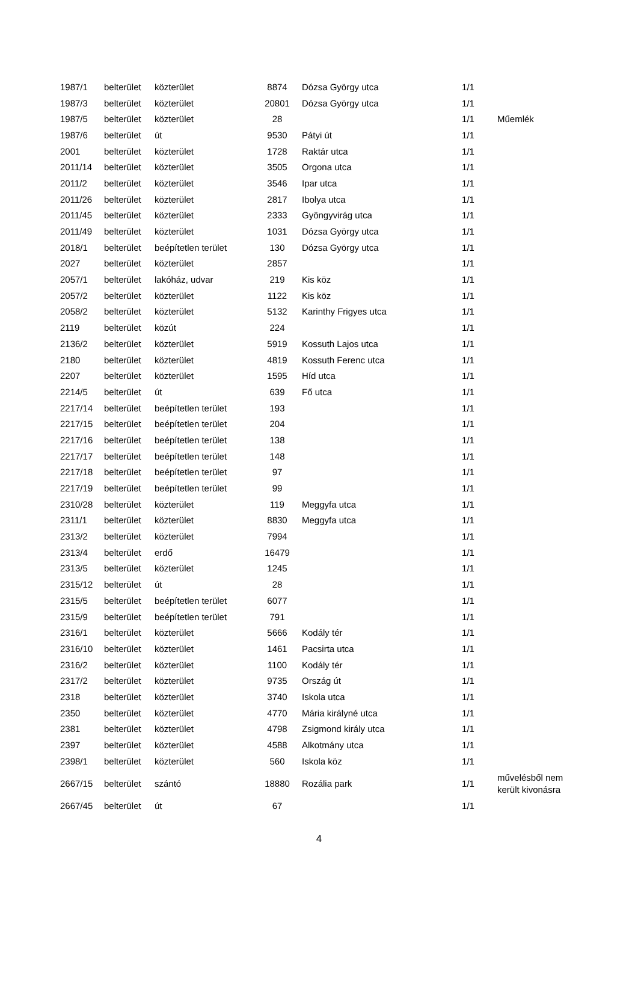| 1987/1 | belterület | közterület | 8874 | Dózsa György utca | 1/1 | |
| 1987/3 | belterület | közterület | 20801 | Dózsa György utca | 1/1 | |
| 1987/5 | belterület | közterület | 28 | | 1/1 | Műemlék |
| 1987/6 | belterület | út | 9530 | Pátyi út | 1/1 | |
| 2001 | belterület | közterület | 1728 | Raktár utca | 1/1 | |
| 2011/14 | belterület | közterület | 3505 | Orgona utca | 1/1 | |
| 2011/2 | belterület | közterület | 3546 | Ipar utca | 1/1 | |
| 2011/26 | belterület | közterület | 2817 | Ibolya utca | 1/1 | |
| 2011/45 | belterület | közterület | 2333 | Gyöngyvirág utca | 1/1 | |
| 2011/49 | belterület | közterület | 1031 | Dózsa György utca | 1/1 | |
| 2018/1 | belterület | beépítetlen terület | 130 | Dózsa György utca | 1/1 | |
| 2027 | belterület | közterület | 2857 | | 1/1 | |
| 2057/1 | belterület | lakóház, udvar | 219 | Kis köz | 1/1 | |
| 2057/2 | belterület | közterület | 1122 | Kis köz | 1/1 | |
| 2058/2 | belterület | közterület | 5132 | Karinthy Frigyes utca | 1/1 | |
| 2119 | belterület | közút | 224 | | 1/1 | |
| 2136/2 | belterület | közterület | 5919 | Kossuth Lajos utca | 1/1 | |
| 2180 | belterület | közterület | 4819 | Kossuth Ferenc utca | 1/1 | |
| 2207 | belterület | közterület | 1595 | Híd utca | 1/1 | |
| 2214/5 | belterület | út | 639 | Fő utca | 1/1 | |
| 2217/14 | belterület | beépítetlen terület | 193 | | 1/1 | |
| 2217/15 | belterület | beépítetlen terület | 204 | | 1/1 | |
| 2217/16 | belterület | beépítetlen terület | 138 | | 1/1 | |
| 2217/17 | belterület | beépítetlen terület | 148 | | 1/1 | |
| 2217/18 | belterület | beépítetlen terület | 97 | | 1/1 | |
| 2217/19 | belterület | beépítetlen terület | 99 | | 1/1 | |
| 2310/28 | belterület | közterület | 119 | Meggyfa utca | 1/1 | |
| 2311/1 | belterület | közterület | 8830 | Meggyfa utca | 1/1 | |
| 2313/2 | belterület | közterület | 7994 | | 1/1 | |
| 2313/4 | belterület | erdő | 16479 | | 1/1 | |
| 2313/5 | belterület | közterület | 1245 | | 1/1 | |
| 2315/12 | belterület | út | 28 | | 1/1 | |
| 2315/5 | belterület | beépítetlen terület | 6077 | | 1/1 | |
| 2315/9 | belterület | beépítetlen terület | 791 | | 1/1 | |
| 2316/1 | belterület | közterület | 5666 | Kodály tér | 1/1 | |
| 2316/10 | belterület | közterület | 1461 | Pacsirta utca | 1/1 | |
| 2316/2 | belterület | közterület | 1100 | Kodály tér | 1/1 | |
| 2317/2 | belterület | közterület | 9735 | Ország út | 1/1 | |
| 2318 | belterület | közterület | 3740 | Iskola utca | 1/1 | |
| 2350 | belterület | közterület | 4770 | Mária királyné utca | 1/1 | |
| 2381 | belterület | közterület | 4798 | Zsigmond király utca | 1/1 | |
| 2397 | belterület | közterület | 4588 | Alkotmány utca | 1/1 | |
| 2398/1 | belterület | közterület | 560 | Iskola köz | 1/1 | |
| 2667/15 | belterület | szántó | 18880 | Rozália park | 1/1 | művelésből nem került kivonásra |
| 2667/45 | belterület | út | 67 | | 1/1 | |
4